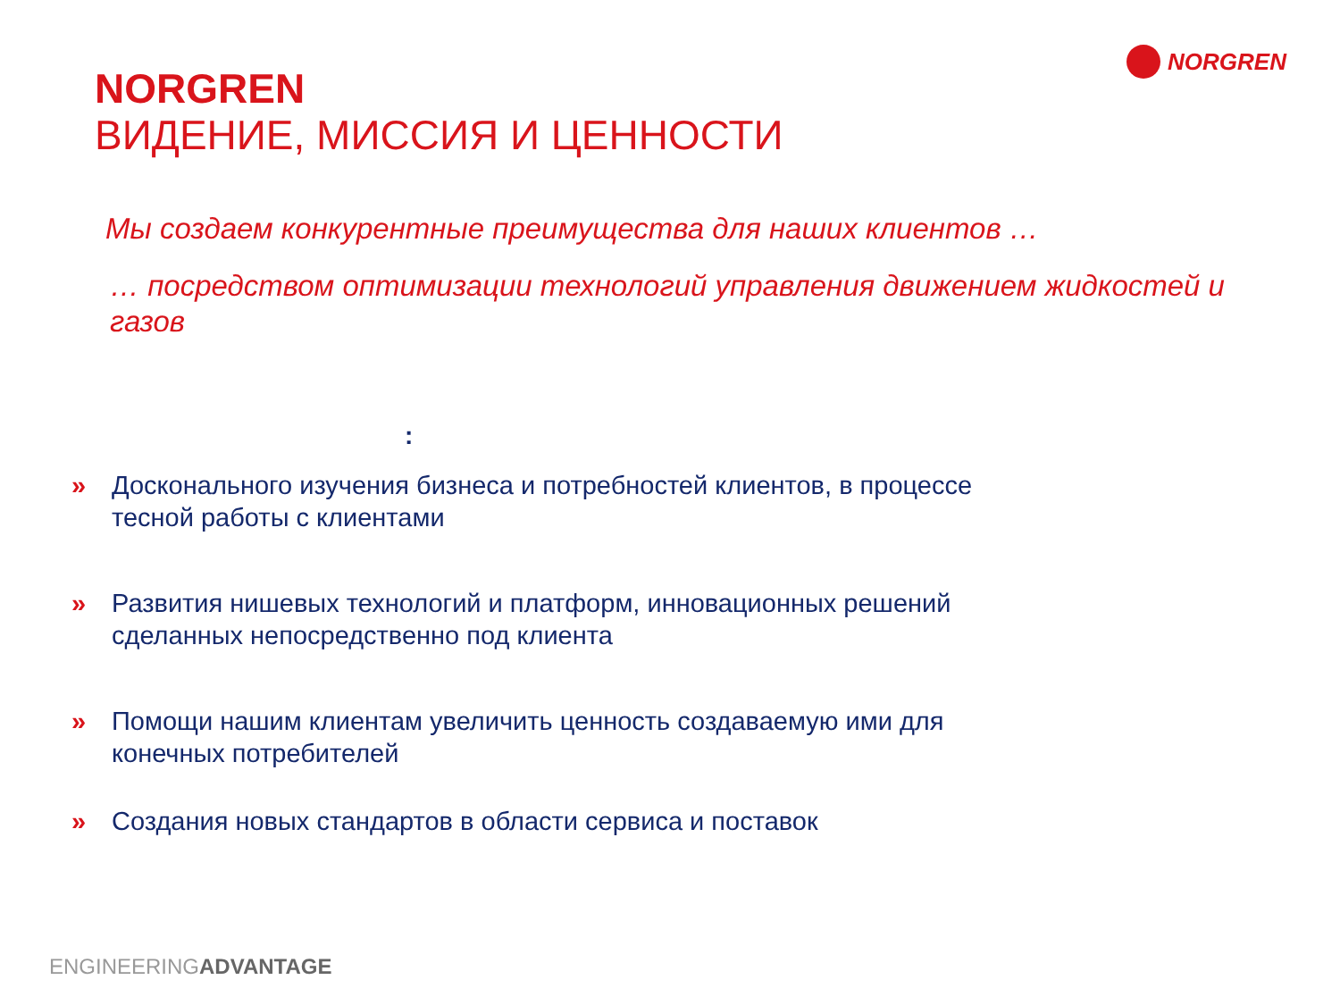NORGREN
NORGREN
ВИДЕНИЕ, МИССИЯ И ЦЕННОСТИ
Мы создаем конкурентные преимущества для наших клиентов …
… посредством оптимизации технологий управления движением жидкостей и газов
:
» Досконального изучения бизнеса и потребностей клиентов, в процессе тесной работы с клиентами
» Развития нишевых технологий и платформ, инновационных решений сделанных непосредственно под клиента
» Помощи нашим клиентам увеличить ценность создаваемую ими для конечных потребителей
» Создания новых стандартов в области сервиса и поставок
ENGINEERINGADVANTAGE